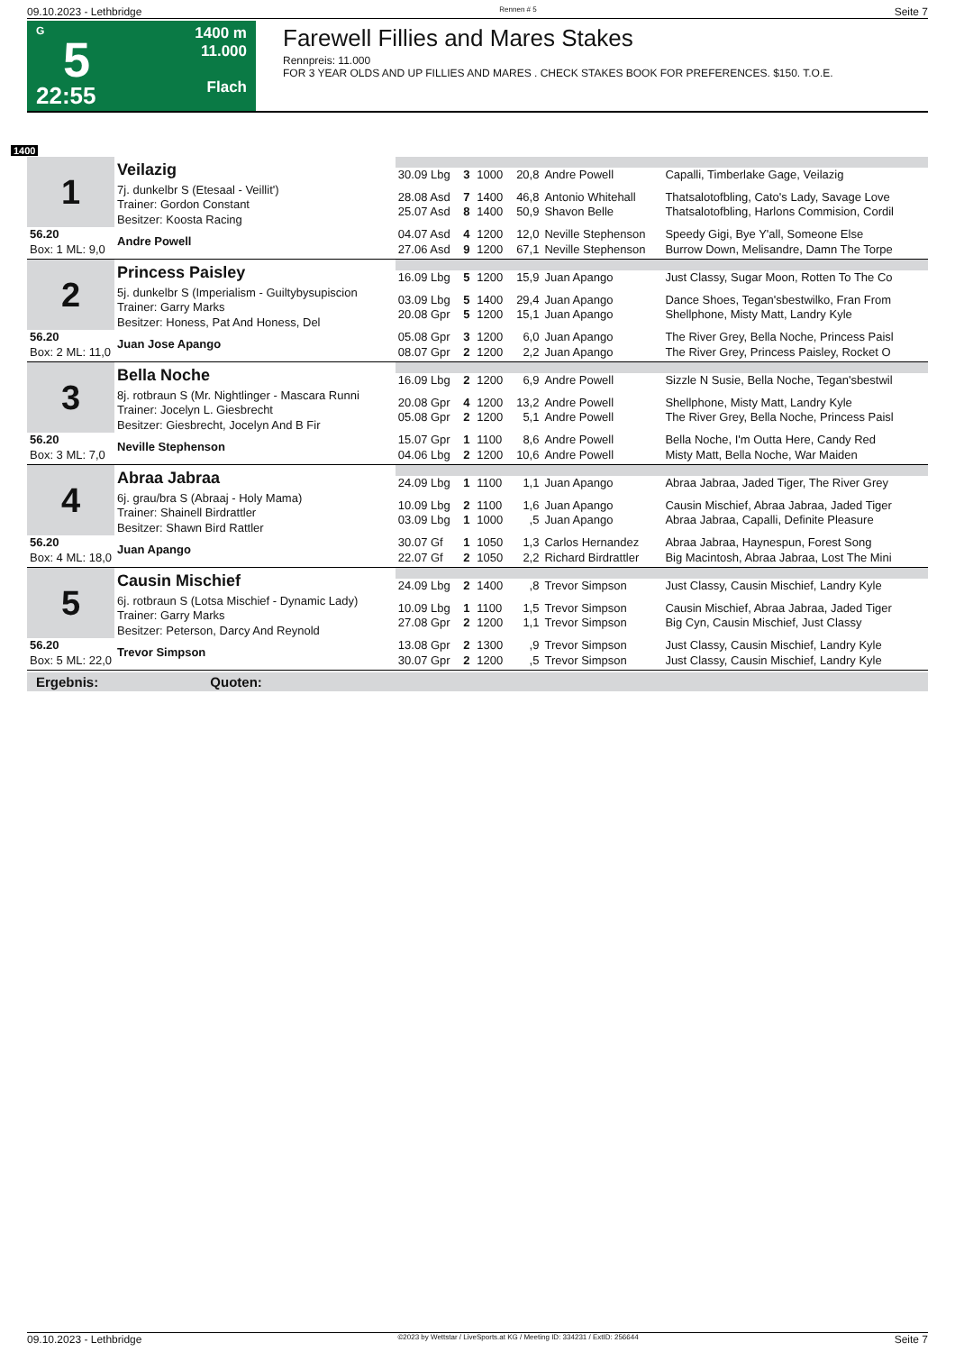09.10.2023 - Lethbridge Rennen # 5 Seite 7
G
5
22:55
1400 m
11.000
Flach
Farewell Fillies and Mares Stakes
Rennpreis: 11.000
FOR 3 YEAR OLDS AND UP FILLIES AND MARES . CHECK STAKES BOOK FOR PREFERENCES. $150. T.O.E.
1400
| 1 | Veilazig | | | | | | |
| | | 30.09 Lbg | 3 | 1000 | 20,8 | Andre Powell | Capalli, Timberlake Gage, Veilazig |
| | 7j. dunkelbr S (Etesaal - Veillit') Trainer: Gordon Constant Besitzer: Koosta Racing | 28.08 Asd 25.07 Asd | 7 8 | 1400 1400 | 46,8 50,9 | Antonio Whitehall Shavon Belle | Thatsalotofbling, Cato's Lady, Savage Love Thatsalotofbling, Harlons Commision, Cordil |
| 56.20 Box: 1 ML: 9,0 | Andre Powell | 04.07 Asd 27.06 Asd | 4 9 | 1200 1200 | 12,0 67,1 | Neville Stephenson Neville Stephenson | Speedy Gigi, Bye Y'all, Someone Else Burrow Down, Melisandre, Damn The Torpe |
| 2 | Princess Paisley | | | | | | |
| | | 16.09 Lbg | 5 | 1200 | 15,9 | Juan Apango | Just Classy, Sugar Moon, Rotten To The Co |
| | 5j. dunkelbr S (Imperialism - Guiltybysupiscion Trainer: Garry Marks Besitzer: Honess, Pat And Honess, Del | 03.09 Lbg 20.08 Gpr | 5 5 | 1400 1200 | 29,4 15,1 | Juan Apango Juan Apango | Dance Shoes, Tegan'sbestwilko, Fran From Shellphone, Misty Matt, Landry Kyle |
| 56.20 Box: 2 ML: 11,0 | Juan Jose Apango | 05.08 Gpr 08.07 Gpr | 3 2 | 1200 1200 | 6,0 2,2 | Juan Apango Juan Apango | The River Grey, Bella Noche, Princess Paisl The River Grey, Princess Paisley, Rocket O |
| 3 | Bella Noche | | | | | | |
| | | 16.09 Lbg | 2 | 1200 | 6,9 | Andre Powell | Sizzle N Susie, Bella Noche, Tegan'sbestwil |
| | 8j. rotbraun S (Mr. Nightlinger - Mascara Runni Trainer: Jocelyn L. Giesbrecht Besitzer: Giesbrecht, Jocelyn And B Fir | 20.08 Gpr 05.08 Gpr | 4 2 | 1200 1200 | 13,2 5,1 | Andre Powell Andre Powell | Shellphone, Misty Matt, Landry Kyle The River Grey, Bella Noche, Princess Paisl |
| 56.20 Box: 3 ML: 7,0 | Neville Stephenson | 15.07 Gpr 04.06 Lbg | 1 2 | 1100 1200 | 8,6 10,6 | Andre Powell Andre Powell | Bella Noche, I'm Outta Here, Candy Red Misty Matt, Bella Noche, War Maiden |
| 4 | Abraa Jabraa | | | | | | |
| | | 24.09 Lbg | 1 | 1100 | 1,1 | Juan Apango | Abraa Jabraa, Jaded Tiger, The River Grey |
| | 6j. grau/bra S (Abraaj - Holy Mama) Trainer: Shainell Birdrattler Besitzer: Shawn Bird Rattler | 10.09 Lbg 03.09 Lbg | 2 1 | 1100 1000 | 1,6 ,5 | Juan Apango Juan Apango | Causin Mischief, Abraa Jabraa, Jaded Tiger Abraa Jabraa, Capalli, Definite Pleasure |
| 56.20 Box: 4 ML: 18,0 | Juan Apango | 30.07 Gf 22.07 Gf | 1 2 | 1050 1050 | 1,3 2,2 | Carlos Hernandez Richard Birdrattler | Abraa Jabraa, Haynespun, Forest Song Big Macintosh, Abraa Jabraa, Lost The Mini |
| 5 | Causin Mischief | | | | | | |
| | | 24.09 Lbg | 2 | 1400 | ,8 | Trevor Simpson | Just Classy, Causin Mischief, Landry Kyle |
| | 6j. rotbraun S (Lotsa Mischief - Dynamic Lady) Trainer: Garry Marks Besitzer: Peterson, Darcy And Reynold | 10.09 Lbg 27.08 Gpr | 1 2 | 1100 1200 | 1,5 1,1 | Trevor Simpson Trevor Simpson | Causin Mischief, Abraa Jabraa, Jaded Tiger Big Cyn, Causin Mischief, Just Classy |
| 56.20 Box: 5 ML: 22,0 | Trevor Simpson | 13.08 Gpr 30.07 Gpr | 2 2 | 1300 1200 | ,9 ,5 | Trevor Simpson Trevor Simpson | Just Classy, Causin Mischief, Landry Kyle Just Classy, Causin Mischief, Landry Kyle |
Ergebnis: Quoten:
09.10.2023 - Lethbridge ©2023 by Wettstar / LiveSports.at KG / Meeting ID: 334231 / ExtID: 256644 Seite 7